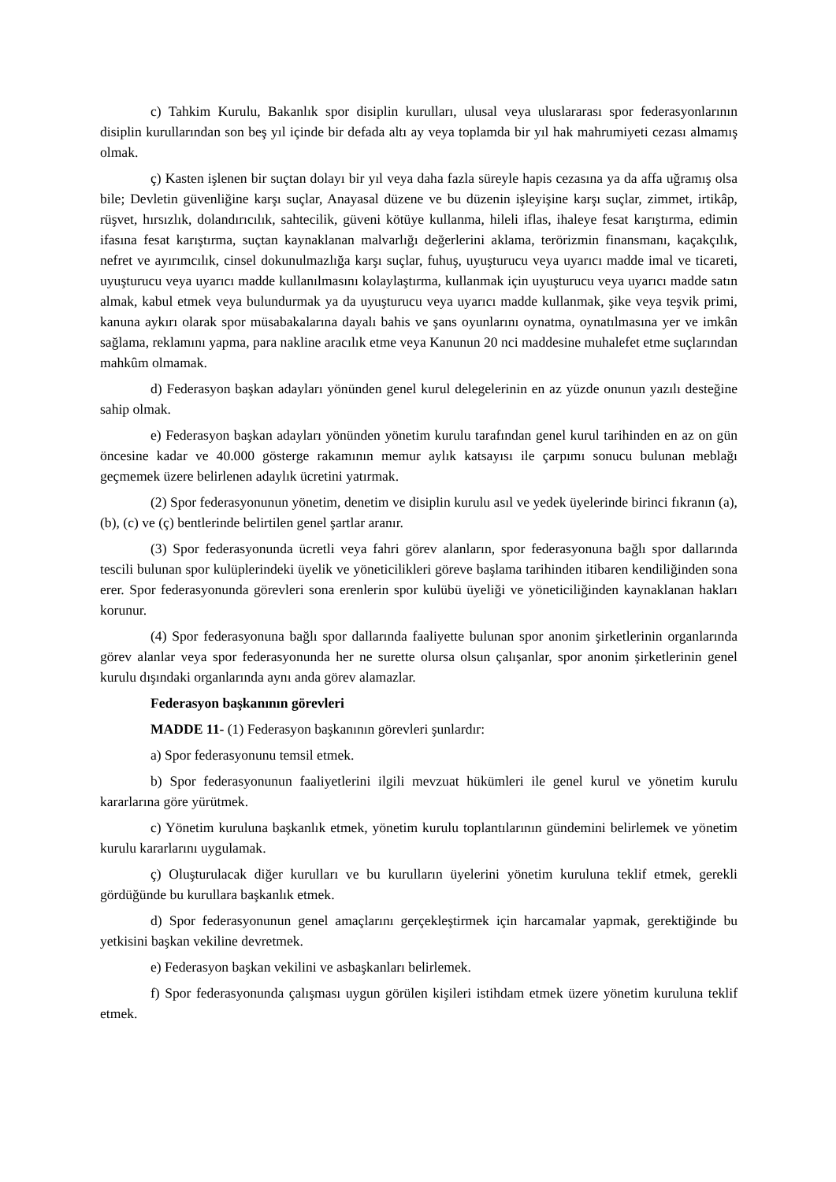c) Tahkim Kurulu, Bakanlık spor disiplin kurulları, ulusal veya uluslararası spor federasyonlarının disiplin kurullarından son beş yıl içinde bir defada altı ay veya toplamda bir yıl hak mahrumiyeti cezası almamış olmak.
ç) Kasten işlenen bir suçtan dolayı bir yıl veya daha fazla süreyle hapis cezasına ya da affa uğramış olsa bile; Devletin güvenliğine karşı suçlar, Anayasal düzene ve bu düzenin işleyişine karşı suçlar, zimmet, irtikâp, rüşvet, hırsızlık, dolandırıcılık, sahtecilik, güveni kötüye kullanma, hileli iflas, ihaleye fesat karıştırma, edimin ifasına fesat karıştırma, suçtan kaynaklanan malvarlığı değerlerini aklama, terörizmin finansmanı, kaçakçılık, nefret ve ayırımcılık, cinsel dokunulmazlığa karşı suçlar, fuhuş, uyuşturucu veya uyarıcı madde imal ve ticareti, uyuşturucu veya uyarıcı madde kullanılmasını kolaylaştırma, kullanmak için uyuşturucu veya uyarıcı madde satın almak, kabul etmek veya bulundurmak ya da uyuşturucu veya uyarıcı madde kullanmak, şike veya teşvik primi, kanuna aykırı olarak spor müsabakalarına dayalı bahis ve şans oyunlarını oynatma, oynatılmasına yer ve imkân sağlama, reklamını yapma, para nakline aracılık etme veya Kanunun 20 nci maddesine muhalefet etme suçlarından mahkûm olmamak.
d) Federasyon başkan adayları yönünden genel kurul delegelerinin en az yüzde onunun yazılı desteğine sahip olmak.
e) Federasyon başkan adayları yönünden yönetim kurulu tarafından genel kurul tarihinden en az on gün öncesine kadar ve 40.000 gösterge rakamının memur aylık katsayısı ile çarpımı sonucu bulunan meblağı geçmemek üzere belirlenen adaylık ücretini yatırmak.
(2) Spor federasyonunun yönetim, denetim ve disiplin kurulu asıl ve yedek üyelerinde birinci fıkranın (a), (b), (c) ve (ç) bentlerinde belirtilen genel şartlar aranır.
(3) Spor federasyonunda ücretli veya fahri görev alanların, spor federasyonuna bağlı spor dallarında tescili bulunan spor kulüplerindeki üyelik ve yöneticilikleri göreve başlama tarihinden itibaren kendiliğinden sona erer. Spor federasyonunda görevleri sona erenlerin spor kulübü üyeliği ve yöneticiliğinden kaynaklanan hakları korunur.
(4) Spor federasyonuna bağlı spor dallarında faaliyette bulunan spor anonim şirketlerinin organlarında görev alanlar veya spor federasyonunda her ne surette olursa olsun çalışanlar, spor anonim şirketlerinin genel kurulu dışındaki organlarında aynı anda görev alamazlar.
Federasyon başkanının görevleri
MADDE 11- (1) Federasyon başkanının görevleri şunlardır:
a) Spor federasyonunu temsil etmek.
b) Spor federasyonunun faaliyetlerini ilgili mevzuat hükümleri ile genel kurul ve yönetim kurulu kararlarına göre yürütmek.
c) Yönetim kuruluna başkanlık etmek, yönetim kurulu toplantılarının gündemini belirlemek ve yönetim kurulu kararlarını uygulamak.
ç) Oluşturulacak diğer kurulları ve bu kurulların üyelerini yönetim kuruluna teklif etmek, gerekli gördüğünde bu kurullara başkanlık etmek.
d) Spor federasyonunun genel amaçlarını gerçekleştirmek için harcamalar yapmak, gerektiğinde bu yetkisini başkan vekiline devretmek.
e) Federasyon başkan vekilini ve asbaşkanları belirlemek.
f) Spor federasyonunda çalışması uygun görülen kişileri istihdam etmek üzere yönetim kuruluna teklif etmek.